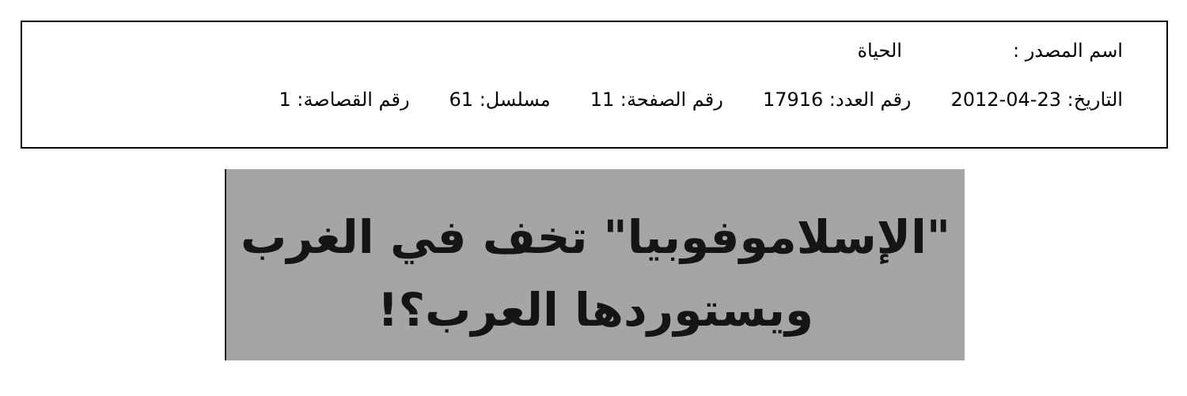اسم المصدر : الحياة
التاريخ: 23-04-2012 رقم العدد: 17916 رقم الصفحة: 11 مسلسل: 61 رقم القصاصة: 1
"الإسلاموفوبيا" تخف في الغرب
ويستوردها العرب؟!